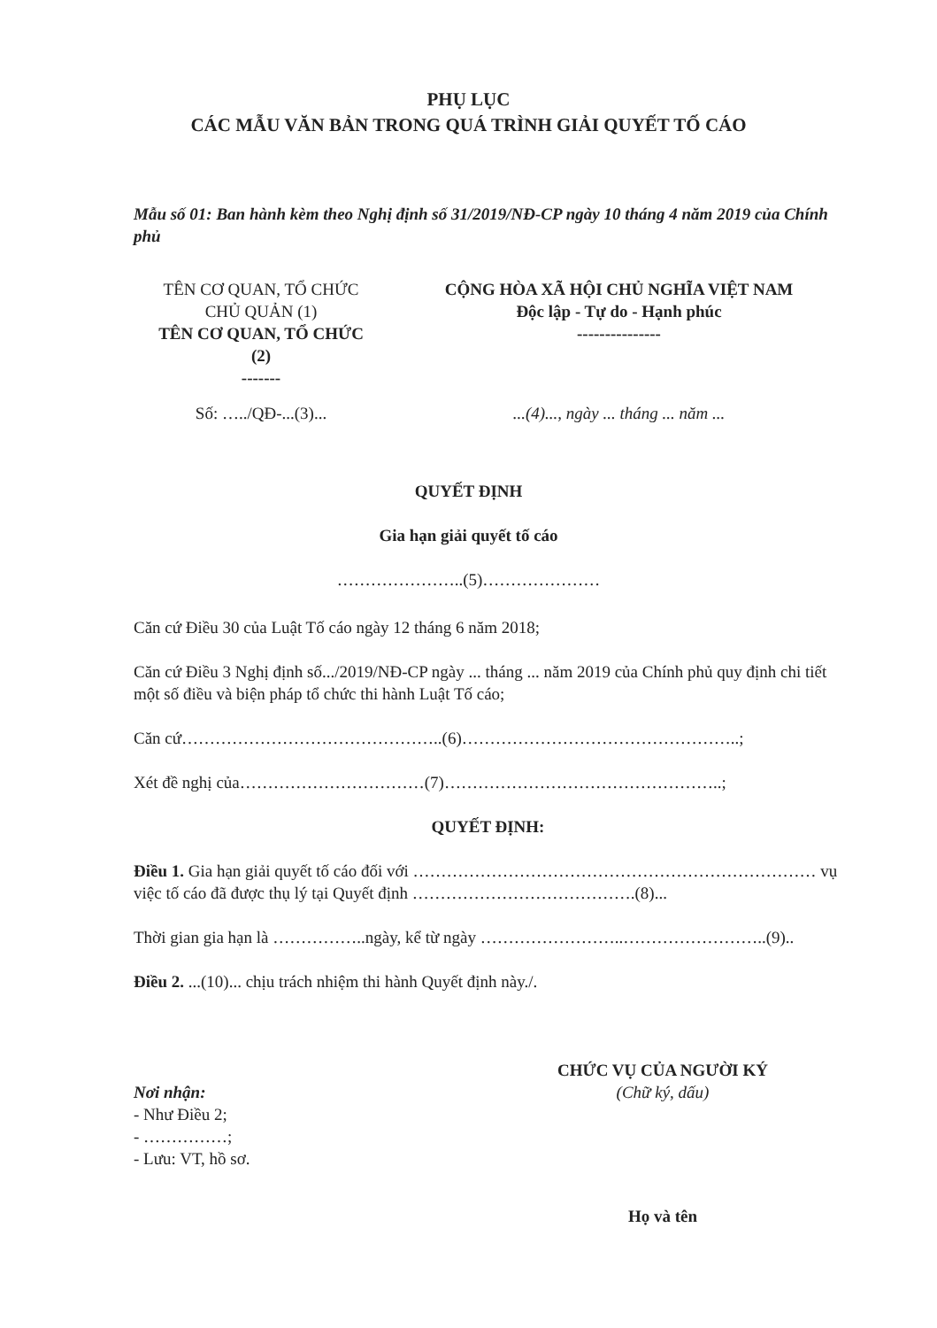PHỤ LỤC
CÁC MẪU VĂN BẢN TRONG QUÁ TRÌNH GIẢI QUYẾT TỐ CÁO
Mẫu số 01: Ban hành kèm theo Nghị định số 31/2019/NĐ-CP ngày 10 tháng 4 năm 2019 của Chính phủ
TÊN CƠ QUAN, TỔ CHỨC
CHỦ QUẢN (1)
TÊN CƠ QUAN, TỔ CHỨC
(2)
-------
CỘNG HÒA XÃ HỘI CHỦ NGHĨA VIỆT NAM
Độc lập - Tự do - Hạnh phúc
---------------
Số: …../QĐ-...(3)... ...(4)..., ngày ... tháng ... năm ...
QUYẾT ĐỊNH
Gia hạn giải quyết tố cáo
…………………..(5)…………………
Căn cứ Điều 30 của Luật Tố cáo ngày 12 tháng 6 năm 2018;
Căn cứ Điều 3 Nghị định số.../2019/NĐ-CP ngày ... tháng ... năm 2019 của Chính phủ quy định chi tiết một số điều và biện pháp tổ chức thi hành Luật Tố cáo;
Căn cứ………………………………………..(6)…………………………………………..;
Xét đề nghị của……………………………(7)…………………………………………..;
QUYẾT ĐỊNH:
Điều 1. Gia hạn giải quyết tố cáo đối với ……………………………………………………………… vụ việc tố cáo đã được thụ lý tại Quyết định ………………………………….(8)...
Thời gian gia hạn là ……………..ngày, kể từ ngày ……………………..……………………..(9)..
Điều 2. ...(10)... chịu trách nhiệm thi hành Quyết định này./.
Nơi nhận:
- Như Điều 2;
- ……………;
- Lưu: VT, hồ sơ.
CHỨC VỤ CỦA NGƯỜI KÝ
(Chữ ký, dấu)
Họ và tên